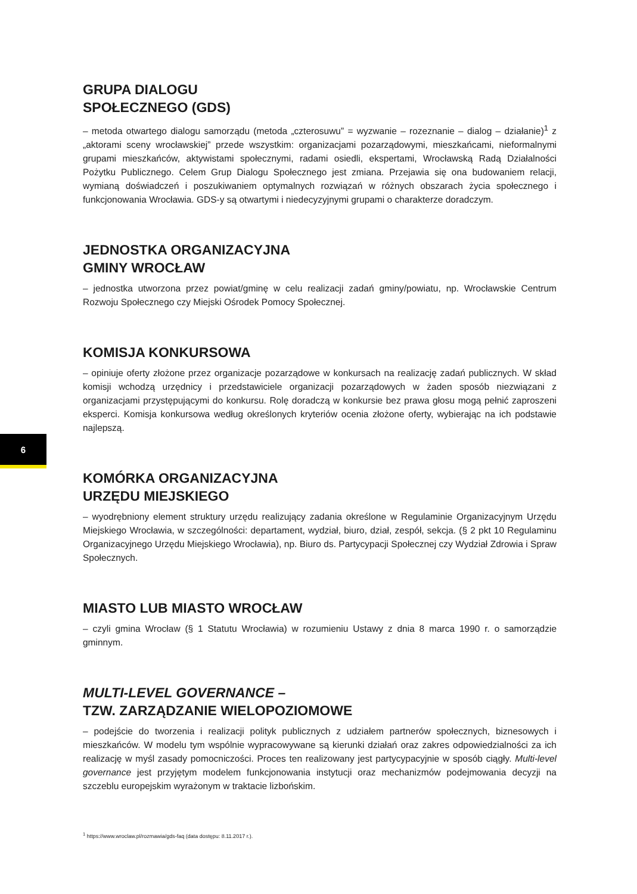GRUPA DIALOGU
SPOŁECZNEGO (GDS)
– metoda otwartego dialogu samorządu (metoda „czterosuwu” = wyzwanie – rozeznanie – dialog – działanie)<sup>1</sup> z „aktorami sceny wrocławskiej” przede wszystkim: organizacjami pozarządowymi, mieszkańcami, nieformalnymi grupami mieszkańców, aktywistami społecznymi, radami osiedli, ekspertami, Wrocławską Radą Działalności Pożytku Publicznego. Celem Grup Dialogu Społecznego jest zmiana. Przejawia się ona budowaniem relacji, wymianą doświadczeń i poszukiwaniem optymalnych rozwiązań w różnych obszarach życia społecznego i funkcjonowania Wrocławia. GDS-y są otwartymi i niedecyzyjnymi grupami o charakterze doradczym.
JEDNOSTKA ORGANIZACYJNA
GMINY WROCŁAW
– jednostka utworzona przez powiat/gminę w celu realizacji zadań gminy/powiatu, np. Wrocławskie Centrum Rozwoju Społecznego czy Miejski Ośrodek Pomocy Społecznej.
KOMISJA KONKURSOWA
– opiniuje oferty złożone przez organizacje pozarządowe w konkursach na realizację zadań publicznych. W skład komisji wchodzą urzędnicy i przedstawiciele organizacji pozarządowych w żaden sposób niezwiązani z organizacjami przystępującymi do konkursu. Rolę doradczą w konkursie bez prawa głosu mogą pełnić zaproszeni eksperci. Komisja konkursowa według określonych kryteriów ocenia złożone oferty, wybierając na ich podstawie najlepszą.
KOMÓRKA ORGANIZACYJNA
URZĘDU MIEJSKIEGO
– wyodrębniony element struktury urzędu realizujący zadania określone w Regulaminie Organizacyjnym Urzędu Miejskiego Wrocławia, w szczególności: departament, wydział, biuro, dział, zespół, sekcja. (§ 2 pkt 10 Regulaminu Organizacyjnego Urzędu Miejskiego Wrocławia), np. Biuro ds. Partycypacji Społecznej czy Wydział Zdrowia i Spraw Społecznych.
MIASTO LUB MIASTO WROCŁAW
– czyli gmina Wrocław (§ 1 Statutu Wrocławia) w rozumieniu Ustawy z dnia 8 marca 1990 r. o samorządzie gminnym.
MULTI-LEVEL GOVERNANCE –
TZW. ZARZĄDZANIE WIELOPOZIOMOWE
– podejście do tworzenia i realizacji polityk publicznych z udziałem partnerów społecznych, biznesowych i mieszkańców. W modelu tym wspólnie wypracowywane są kierunki działań oraz zakres odpowiedzialności za ich realizację w myśl zasady pomocniczości. Proces ten realizowany jest partycypacyjnie w sposób ciągły. Multi-level governance jest przyjętym modelem funkcjonowania instytucji oraz mechanizmów podejmowania decyzji na szczeblu europejskim wyrażonym w traktacie lizbońskim.
6
<sup>1</sup> https://www.wroclaw.pl/rozmawia/gds-faq (data dostępu: 8.11.2017 r.).